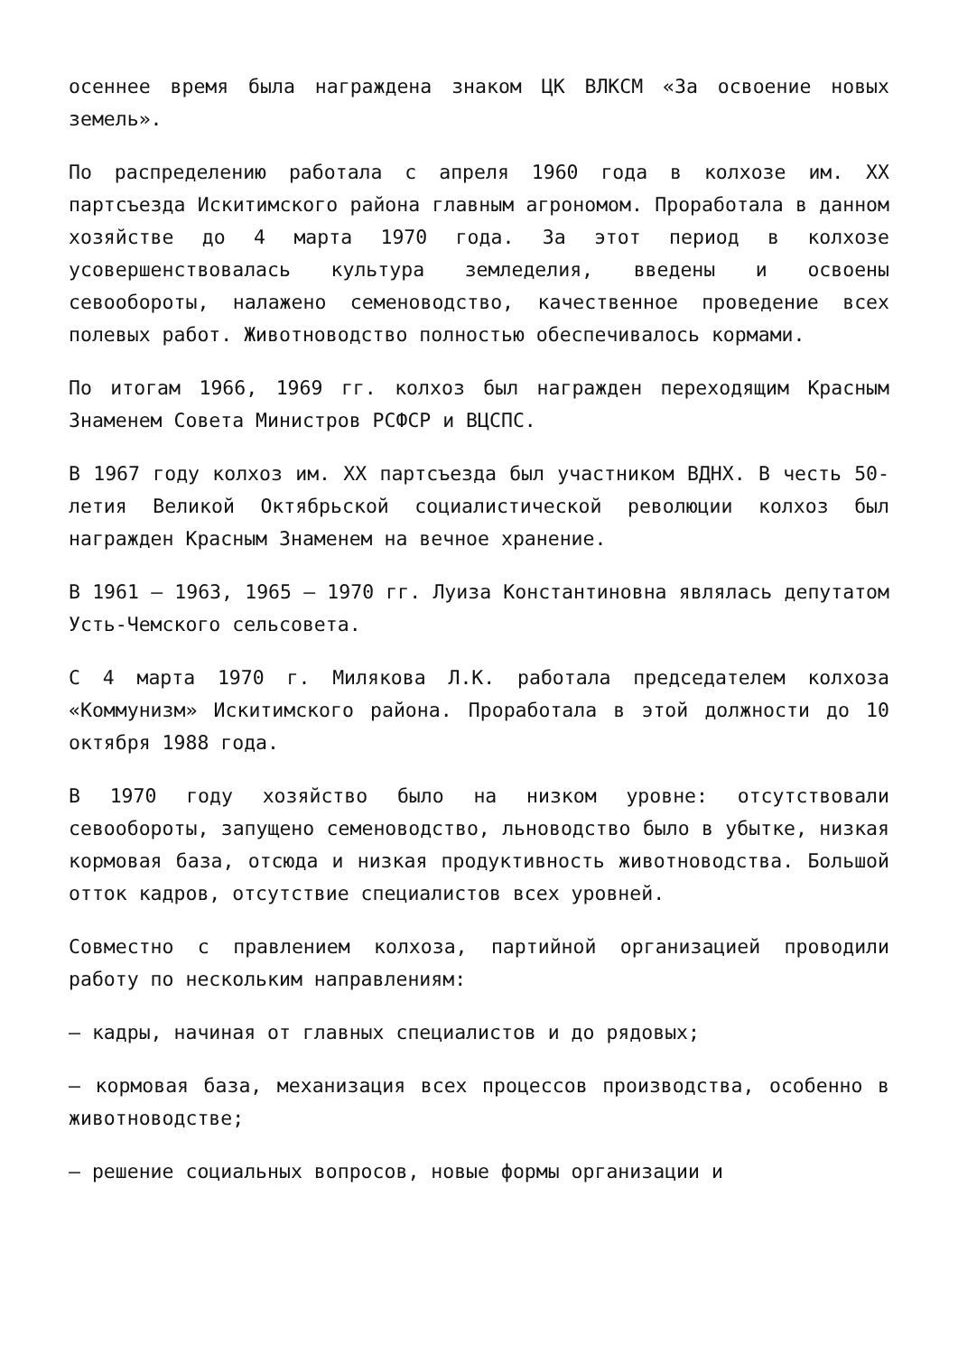осеннее время была награждена знаком ЦК ВЛКСМ «За освоение новых земель».
По распределению работала с апреля 1960 года в колхозе им. XX партсъезда Искитимского района главным агрономом. Проработала в данном хозяйстве до 4 марта 1970 года. За этот период в колхозе усовершенствовалась культура земледелия, введены и освоены севообороты, налажено семеноводство, качественное проведение всех полевых работ. Животноводство полностью обеспечивалось кормами.
По итогам 1966, 1969 гг. колхоз был награжден переходящим Красным Знаменем Совета Министров РСФСР и ВЦСПС.
В 1967 году колхоз им. XX партсъезда был участником ВДНХ. В честь 50-летия Великой Октябрьской социалистической революции колхоз был награжден Красным Знаменем на вечное хранение.
В 1961 – 1963, 1965 – 1970 гг. Луиза Константиновна являлась депутатом Усть-Чемского сельсовета.
С 4 марта 1970 г. Милякова Л.К. работала председателем колхоза «Коммунизм» Искитимского района. Проработала в этой должности до 10 октября 1988 года.
В 1970 году хозяйство было на низком уровне: отсутствовали севообороты, запущено семеноводство, льноводство было в убытке, низкая кормовая база, отсюда и низкая продуктивность животноводства. Большой отток кадров, отсутствие специалистов всех уровней.
Совместно с правлением колхоза, партийной организацией проводили работу по нескольким направлениям:
– кадры, начиная от главных специалистов и до рядовых;
– кормовая база, механизация всех процессов производства, особенно в животноводстве;
– решение социальных вопросов, новые формы организации и